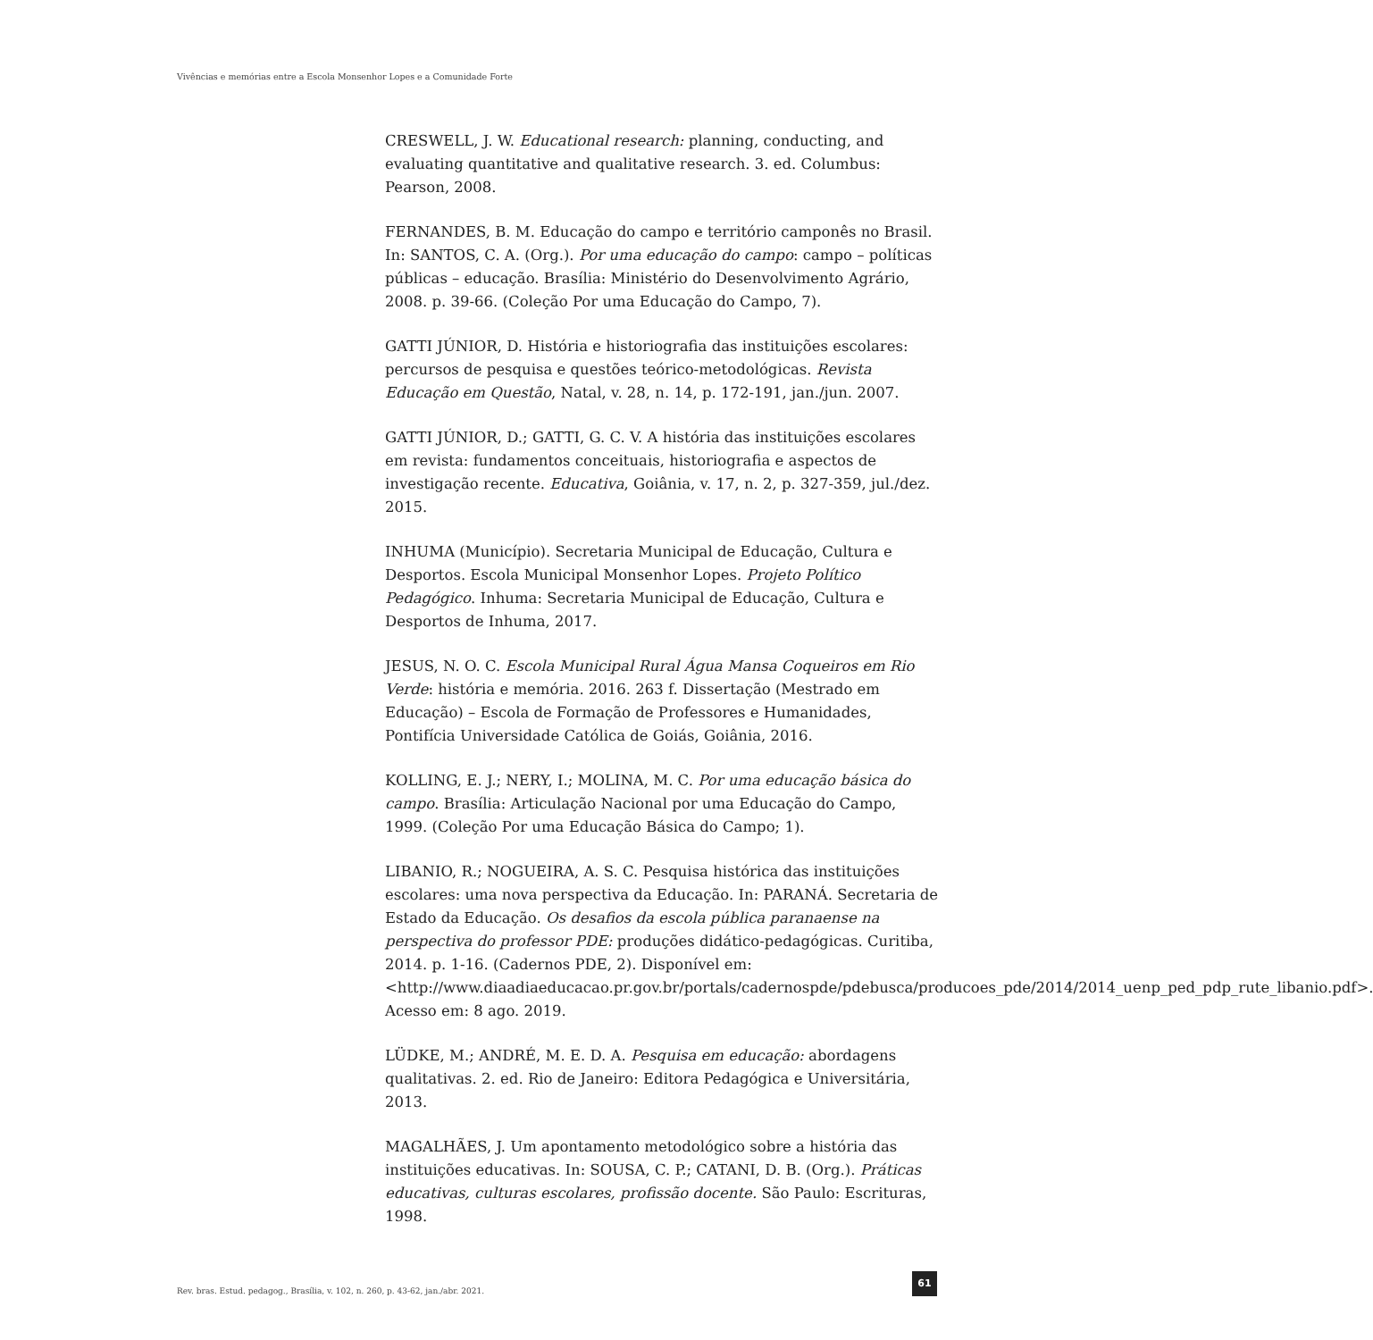Vivências e memórias entre a Escola Monsenhor Lopes e a Comunidade Forte
CRESWELL, J. W. Educational research: planning, conducting, and evaluating quantitative and qualitative research. 3. ed. Columbus: Pearson, 2008.
FERNANDES, B. M. Educação do campo e território camponês no Brasil. In: SANTOS, C. A. (Org.). Por uma educação do campo: campo – políticas públicas – educação. Brasília: Ministério do Desenvolvimento Agrário, 2008. p. 39-66. (Coleção Por uma Educação do Campo, 7).
GATTI JÚNIOR, D. História e historiografia das instituições escolares: percursos de pesquisa e questões teórico-metodológicas. Revista Educação em Questão, Natal, v. 28, n. 14, p. 172-191, jan./jun. 2007.
GATTI JÚNIOR, D.; GATTI, G. C. V. A história das instituições escolares em revista: fundamentos conceituais, historiografia e aspectos de investigação recente. Educativa, Goiânia, v. 17, n. 2, p. 327-359, jul./dez. 2015.
INHUMA (Município). Secretaria Municipal de Educação, Cultura e Desportos. Escola Municipal Monsenhor Lopes. Projeto Político Pedagógico. Inhuma: Secretaria Municipal de Educação, Cultura e Desportos de Inhuma, 2017.
JESUS, N. O. C. Escola Municipal Rural Água Mansa Coqueiros em Rio Verde: história e memória. 2016. 263 f. Dissertação (Mestrado em Educação) – Escola de Formação de Professores e Humanidades, Pontifícia Universidade Católica de Goiás, Goiânia, 2016.
KOLLING, E. J.; NERY, I.; MOLINA, M. C. Por uma educação básica do campo. Brasília: Articulação Nacional por uma Educação do Campo, 1999. (Coleção Por uma Educação Básica do Campo; 1).
LIBANIO, R.; NOGUEIRA, A. S. C. Pesquisa histórica das instituições escolares: uma nova perspectiva da Educação. In: PARANÁ. Secretaria de Estado da Educação. Os desafios da escola pública paranaense na perspectiva do professor PDE: produções didático-pedagógicas. Curitiba, 2014. p. 1-16. (Cadernos PDE, 2). Disponível em: <http://www.diaadiaeducacao.pr.gov.br/portals/cadernospde/pdebusca/producoes_pde/2014/2014_uenp_ped_pdp_rute_libanio.pdf>. Acesso em: 8 ago. 2019.
LÜDKE, M.; ANDRÉ, M. E. D. A. Pesquisa em educação: abordagens qualitativas. 2. ed. Rio de Janeiro: Editora Pedagógica e Universitária, 2013.
MAGALHÃES, J. Um apontamento metodológico sobre a história das instituições educativas. In: SOUSA, C. P.; CATANI, D. B. (Org.). Práticas educativas, culturas escolares, profissão docente. São Paulo: Escrituras, 1998.
Rev. bras. Estud. pedagog., Brasília, v. 102, n. 260, p. 43-62, jan./abr. 2021.
61